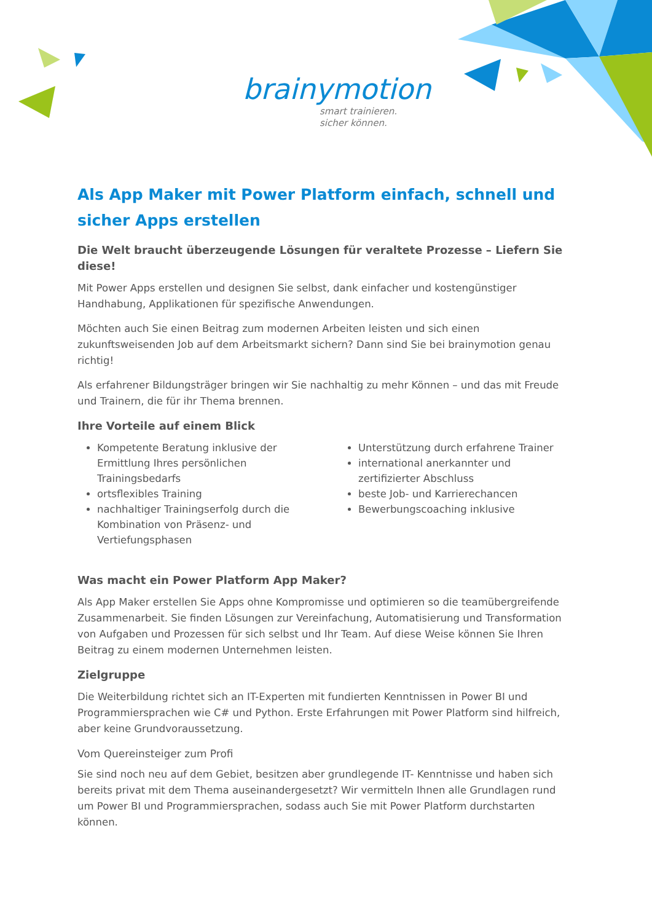brainymotion
smart trainieren.
sicher können.
Als App Maker mit Power Platform einfach, schnell und sicher Apps erstellen
Die Welt braucht überzeugende Lösungen für veraltete Prozesse – Liefern Sie diese!
Mit Power Apps erstellen und designen Sie selbst, dank einfacher und kostengünstiger Handhabung, Applikationen für spezifische Anwendungen.
Möchten auch Sie einen Beitrag zum modernen Arbeiten leisten und sich einen zukunftsweisenden Job auf dem Arbeitsmarkt sichern? Dann sind Sie bei brainymotion genau richtig!
Als erfahrener Bildungsträger bringen wir Sie nachhaltig zu mehr Können – und das mit Freude und Trainern, die für ihr Thema brennen.
Ihre Vorteile auf einem Blick
Kompetente Beratung inklusive der Ermittlung Ihres persönlichen Trainingsbedarfs
ortsflexibles Training
nachhaltiger Trainingserfolg durch die Kombination von Präsenz- und Vertiefungsphasen
Unterstützung durch erfahrene Trainer
international anerkannter und zertifizierter Abschluss
beste Job- und Karrierechancen
Bewerbungscoaching inklusive
Was macht ein Power Platform App Maker?
Als App Maker erstellen Sie Apps ohne Kompromisse und optimieren so die teamübergreifende Zusammenarbeit. Sie finden Lösungen zur Vereinfachung, Automatisierung und Transformation von Aufgaben und Prozessen für sich selbst und Ihr Team. Auf diese Weise können Sie Ihren Beitrag zu einem modernen Unternehmen leisten.
Zielgruppe
Die Weiterbildung richtet sich an IT-Experten mit fundierten Kenntnissen in Power BI und Programmiersprachen wie C# und Python. Erste Erfahrungen mit Power Platform sind hilfreich, aber keine Grundvoraussetzung.
Vom Quereinsteiger zum Profi
Sie sind noch neu auf dem Gebiet, besitzen aber grundlegende IT- Kenntnisse und haben sich bereits privat mit dem Thema auseinandergesetzt? Wir vermitteln Ihnen alle Grundlagen rund um Power BI und Programmiersprachen, sodass auch Sie mit Power Platform durchstarten können.